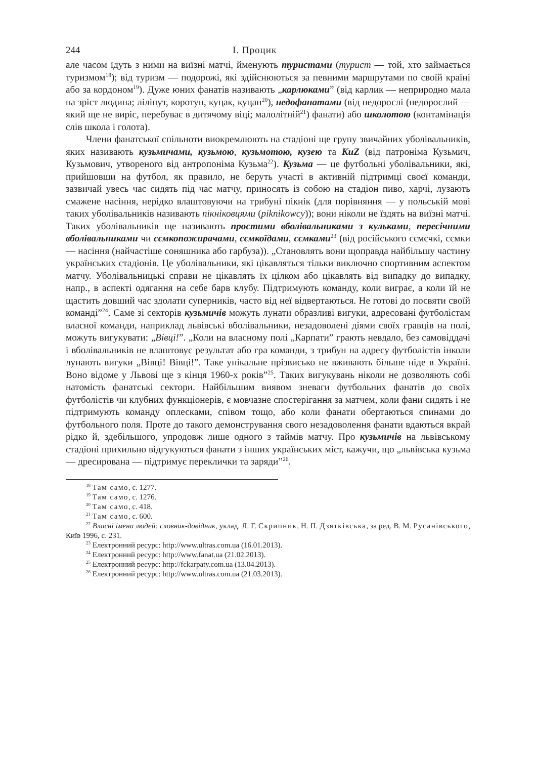244 І. Процик
але часом їдуть з ними на виїзні матчі, йменують туристами (турист — той, хто займається туризмом<sup>18</sup>); від туризм — подорожі, які здійснюються за певними маршрутами по своїй країні або за кордоном<sup>19</sup>). Дуже юних фанатів називають „карлюками” (від карлик — неприродно мала на зріст людина; ліліпут, коротун, куцак, куцан<sup>20</sup>), недофанатами (від недорослі (недорослий — який ще не виріс, перебуває в дитячому віці; малолітній<sup>21</sup>) фанати) або школотою (контамінація слів школа і голота).
Члени фанатської спільноти виокремлюють на стадіоні ще групу звичайних уболівальників, яких називають кузьмичами, кузьмою, кузьмотою, кузею та KuZ (від патроніма Кузьмич, Кузьмович, утвореного від антропоніма Кузьма<sup>22</sup>). Кузьма — це футбольні уболівальники, які, прийшовши на футбол, як правило, не беруть участі в активній підтримці своєї команди, зазвичай увесь час сидять під час матчу, приносять із собою на стадіон пиво, харчі, лузають смажене насіння, нерідко влаштовуючи на трибуні пікнік (для порівняння — у польській мові таких уболівальників називають пікніковцями (piknikowcy)); вони ніколи не їздять на виїзні матчі. Таких уболівальників ще називають простими вболівальниками з кульками, пересічними вболівальниками чи сємкопожирачами, сємкоїдами, сємками<sup>23</sup> (від російського сємєчкі, сємки — насіння (найчастіше соняшника або гарбуза)). „Становлять вони щоправда найбільшу частину українських стадіонів. Це уболівальники, які цікавляться тільки виключно спортивним аспектом матчу. Уболівальницькі справи не цікавлять їх цілком або цікавлять від випадку до випадку, напр., в аспекті одягання на себе барв клубу. Підтримують команду, коли виграє, а коли їй не щастить довший час здолати суперників, часто від неї відвертаються. Не готові до посвяти своїй команді”<sup>24</sup>. Саме зі секторів кузьмичів можуть лунати образливі вигуки, адресовані футболістам власної команди, наприклад львівські вболівальники, незадоволені діями своїх гравців на полі, можуть вигукувати: „Вівці!”. „Коли на власному полі „Карпати” грають невдало, без самовіддачі і вболівальників не влаштовує результат або гра команди, з трибун на адресу футболістів інколи лунають вигуки „Вівці! Вівці!”. Таке унікальне прізвисько не вживають більше ніде в Україні. Воно відоме у Львові ще з кінця 1960-х років”<sup>25</sup>. Таких вигукувань ніколи не дозволяють собі натомість фанатські сектори. Найбільшим виявом зневаги футбольних фанатів до своїх футболістів чи клубних функціонерів, є мовчазне спостерігання за матчем, коли фани сидять і не підтримують команду оплесками, співом тощо, або коли фанати обертаються спинами до футбольного поля. Проте до такого демонстрування свого незадоволення фанати вдаються вкрай рідко й, здебільшого, упродовж лише одного з таймів матчу. Про кузьмичів на львівському стадіоні прихильно відгукуються фанати з інших українських міст, кажучи, що „львівська кузьма — дресирована — підтримує переклички та заряди”<sup>26</sup>.
<sup>18</sup> Там само, с. 1277.
<sup>19</sup> Там само, с. 1276.
<sup>20</sup> Там само, с. 418.
<sup>21</sup> Там само, с. 600.
<sup>22</sup> Власні імена людей: словник-довідник, уклад. Л. Г. Скрипник, Н. П. Дзятківська, за ред. В. М. Русанівського, Київ 1996, с. 231.
<sup>23</sup> Електронний ресурс: http://www.ultras.com.ua (16.01.2013).
<sup>24</sup> Електронний ресурс: http://www.fanat.ua (21.02.2013).
<sup>25</sup> Електронний ресурс: http://fckarpaty.com.ua (13.04.2013).
<sup>26</sup> Електронний ресурс: http://www.ultras.com.ua (21.03.2013).